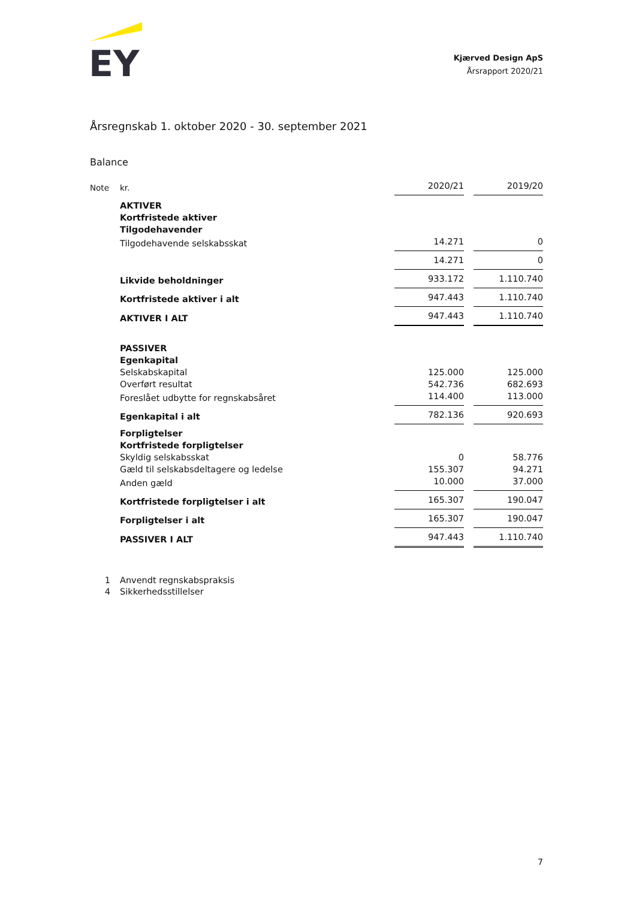EY
Kjærved Design ApS
Årsrapport 2020/21
Årsregnskab 1. oktober 2020 - 30. september 2021
Balance
| Note | kr. | 2020/21 | | 2019/20 |
| | AKTIVER | | | |
| | Kortfristede aktiver | | | |
| | Tilgodehavender | | | |
| | Tilgodehavende selskabsskat | 14.271 | | 0 |
| | | 14.271 | | 0 |
| | Likvide beholdninger | 933.172 | | 1.110.740 |
| | Kortfristede aktiver i alt | 947.443 | | 1.110.740 |
| | AKTIVER I ALT | 947.443 | | 1.110.740 |
| | PASSIVER | | | |
| | Egenkapital | | | |
| | Selskabskapital | 125.000 | | 125.000 |
| | Overført resultat | 542.736 | | 682.693 |
| | Foreslået udbytte for regnskabsåret | 114.400 | | 113.000 |
| | Egenkapital i alt | 782.136 | | 920.693 |
| | Forpligtelser | | | |
| | Kortfristede forpligtelser | | | |
| | Skyldig selskabsskat | 0 | | 58.776 |
| | Gæld til selskabsdeltagere og ledelse | 155.307 | | 94.271 |
| | Anden gæld | 10.000 | | 37.000 |
| | Kortfristede forpligtelser i alt | 165.307 | | 190.047 |
| | Forpligtelser i alt | 165.307 | | 190.047 |
| | PASSIVER I ALT | 947.443 | | 1.110.740 |
1 Anvendt regnskabspraksis
4 Sikkerhedsstillelser
7